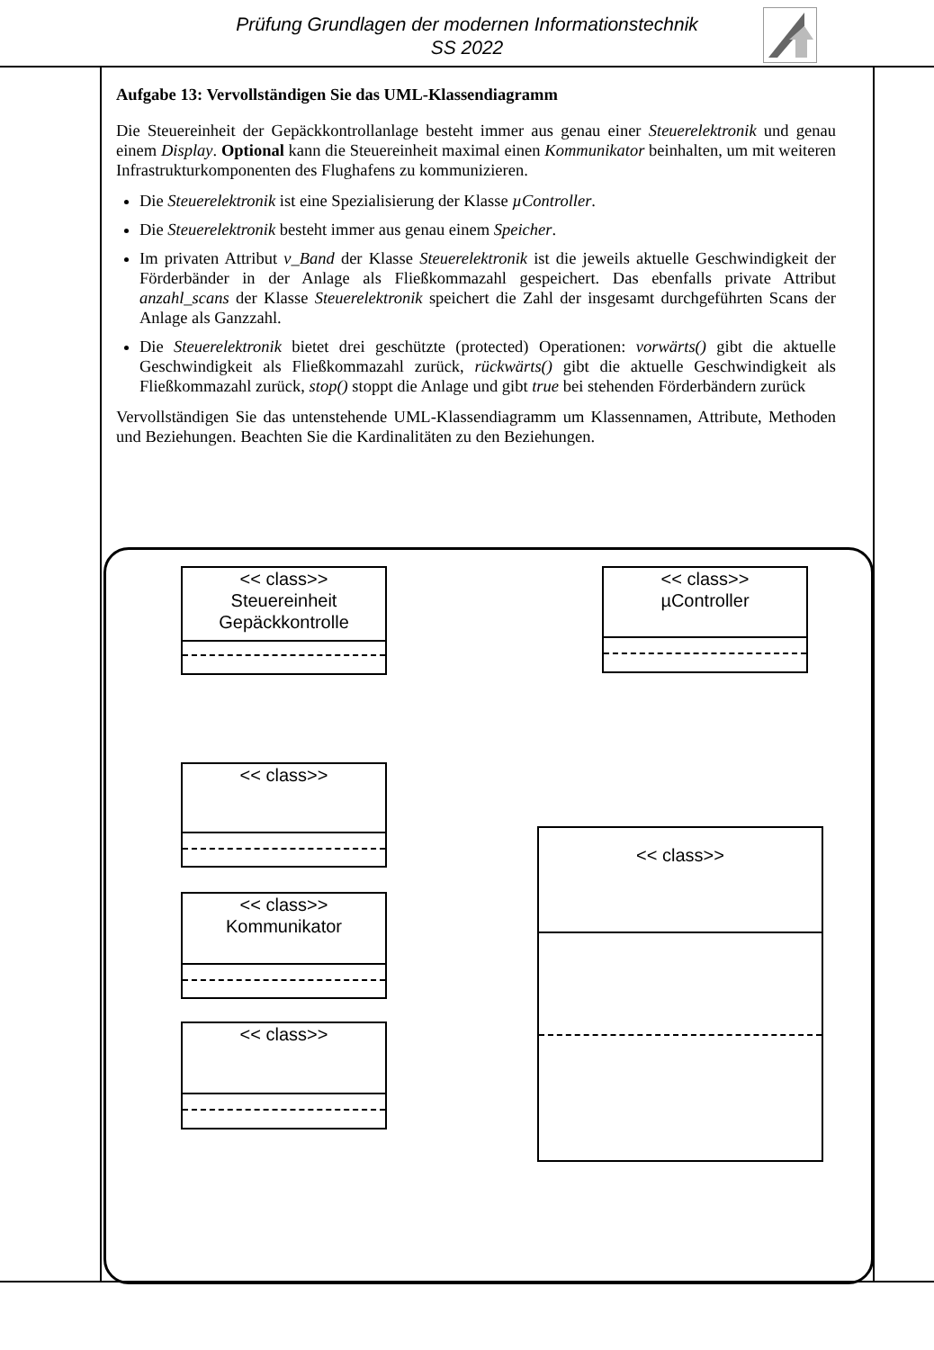Prüfung Grundlagen der modernen Informationstechnik
SS 2022
Aufgabe 13: Vervollständigen Sie das UML-Klassendiagramm
Die Steuereinheit der Gepäckkontrollanlage besteht immer aus genau einer Steuerelektronik und genau einem Display. Optional kann die Steuereinheit maximal einen Kommunikator beinhalten, um mit weiteren Infrastrukturkomponenten des Flughafens zu kommunizieren.
Die Steuerelektronik ist eine Spezialisierung der Klasse µController.
Die Steuerelektronik besteht immer aus genau einem Speicher.
Im privaten Attribut v_Band der Klasse Steuerelektronik ist die jeweils aktuelle Geschwindigkeit der Förderbänder in der Anlage als Fließkommazahl gespeichert. Das ebenfalls private Attribut anzahl_scans der Klasse Steuerelektronik speichert die Zahl der insgesamt durchgeführten Scans der Anlage als Ganzzahl.
Die Steuerelektronik bietet drei geschützte (protected) Operationen: vorwärts() gibt die aktuelle Geschwindigkeit als Fließkommazahl zurück, rückwärts() gibt die aktuelle Geschwindigkeit als Fließkommazahl zurück, stop() stoppt die Anlage und gibt true bei stehenden Förderbändern zurück
Vervollständigen Sie das untenstehende UML-Klassendiagramm um Klassennamen, Attribute, Methoden und Beziehungen. Beachten Sie die Kardinalitäten zu den Beziehungen.
<< class>>
Steuereinheit
Gepäckkontrolle
<< class>>
µController
<< class>>
<< class>>
Kommunikator
<< class>>
<< class>>